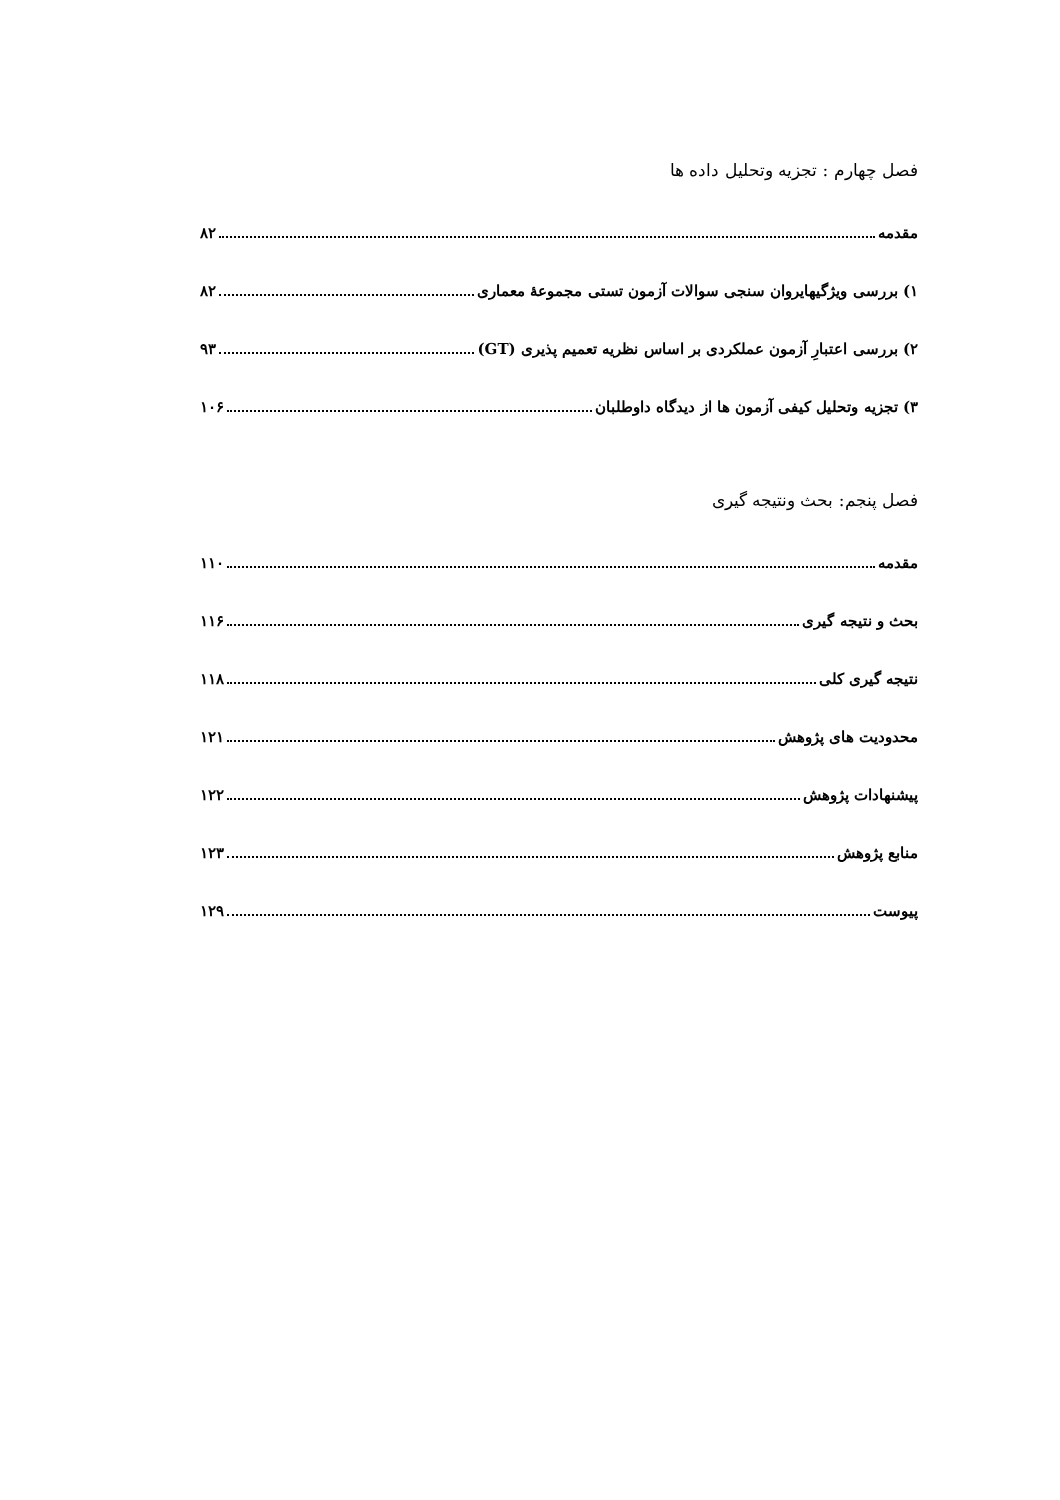فصل چهارم : تجزیه وتحلیل داده ها
مقدمه ۸۲
۱) بررسی ویژگیهایروان سنجی سوالات آزمون تستی مجموعهٔ معماری ۸۲
۲) بررسی اعتبارِ آزمون عملکردی بر اساس نظریه تعمیم پذیری (GT) ۹۳
۳) تجزیه وتحلیل کیفی آزمون ها از دیدگاه داوطلبان ۱۰۶
فصل پنجم: بحث ونتیجه گیری
مقدمه ۱۱۰
بحث و نتیجه گیری ۱۱۶
نتیجه گیری کلی ۱۱۸
محدودیت های پژوهش ۱۲۱
پیشنهادات پژوهش ۱۲۲
منابع پژوهش ۱۲۳
پیوست ۱۲۹